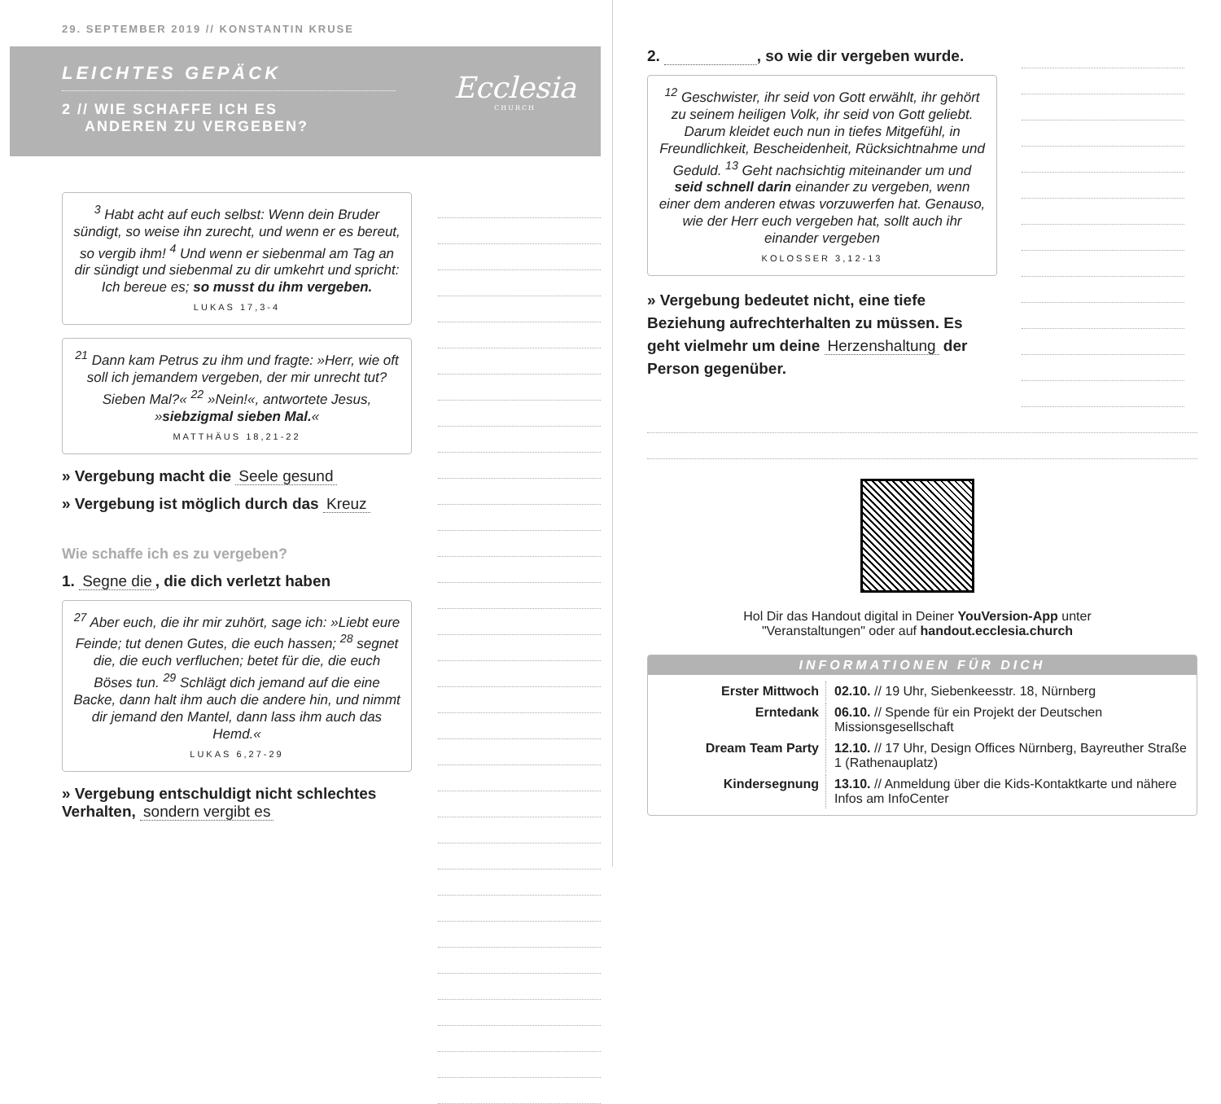29. SEPTEMBER 2019 // KONSTANTIN KRUSE
LEICHTES GEPÄCK
2 // WIE SCHAFFE ICH ES
ANDEREN ZU VERGEBEN?
Ecclesia
CHURCH
<sup>3</sup> Habt acht auf euch selbst: Wenn dein Bruder sündigt, so weise ihn zurecht, und wenn er es bereut, so vergib ihm! <sup>4</sup> Und wenn er siebenmal am Tag an dir sündigt und siebenmal zu dir umkehrt und spricht: Ich bereue es; so musst du ihm vergeben.
LUKAS 17,3-4
<sup>21</sup> Dann kam Petrus zu ihm und fragte: »Herr, wie oft soll ich jemandem vergeben, der mir unrecht tut? Sieben Mal?« <sup>22</sup> »Nein!«, antwortete Jesus, »siebzigmal sieben Mal.«
MATTHÄUS 18,21-22
» Vergebung macht die Seele gesund
» Vergebung ist möglich durch das Kreuz
Wie schaffe ich es zu vergeben?
1. Segne die, die dich verletzt haben
<sup>27</sup> Aber euch, die ihr mir zuhört, sage ich: »Liebt eure Feinde; tut denen Gutes, die euch hassen; <sup>28</sup> segnet die, die euch verfluchen; betet für die, die euch Böses tun. <sup>29</sup> Schlägt dich jemand auf die eine Backe, dann halt ihm auch die andere hin, und nimmt dir jemand den Mantel, dann lass ihm auch das Hemd.«
LUKAS 6,27-29
» Vergebung entschuldigt nicht schlechtes Verhalten, sondern vergibt es
2. , so wie dir vergeben wurde.
<sup>12</sup> Geschwister, ihr seid von Gott erwählt, ihr gehört zu seinem heiligen Volk, ihr seid von Gott geliebt. Darum kleidet euch nun in tiefes Mitgefühl, in Freundlichkeit, Bescheidenheit, Rücksichtnahme und Geduld. <sup>13</sup> Geht nachsichtig miteinander um und seid schnell darin einander zu vergeben, wenn einer dem anderen etwas vorzuwerfen hat. Genauso, wie der Herr euch vergeben hat, sollt auch ihr einander vergeben
KOLOSSER 3,12-13
» Vergebung bedeutet nicht, eine tiefe Beziehung aufrechterhalten zu müssen. Es geht vielmehr um deine Herzenshaltung der Person gegenüber.
Hol Dir das Handout digital in Deiner YouVersion-App unter
"Veranstaltungen" oder auf handout.ecclesia.church
INFORMATIONEN FÜR DICH
| Erster Mittwoch | 02.10. // 19 Uhr, Siebenkeesstr. 18, Nürnberg |
| Erntedank | 06.10. // Spende für ein Projekt der Deutschen Missionsgesellschaft |
| Dream Team Party | 12.10. // 17 Uhr, Design Offices Nürnberg, Bayreuther Straße 1 (Rathenauplatz) |
| Kindersegnung | 13.10. // Anmeldung über die Kids-Kontaktkarte und nähere Infos am InfoCenter |